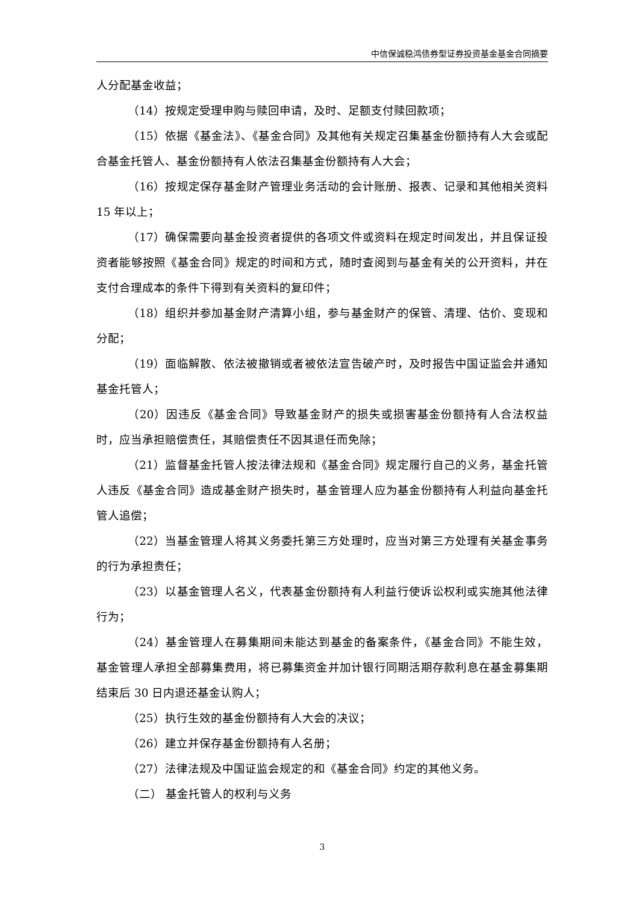中信保诚稳鸿债券型证券投资基金基金合同摘要
人分配基金收益；
（14）按规定受理申购与赎回申请，及时、足额支付赎回款项；
（15）依据《基金法》、《基金合同》及其他有关规定召集基金份额持有人大会或配合基金托管人、基金份额持有人依法召集基金份额持有人大会；
（16）按规定保存基金财产管理业务活动的会计账册、报表、记录和其他相关资料 15 年以上；
（17）确保需要向基金投资者提供的各项文件或资料在规定时间发出，并且保证投资者能够按照《基金合同》规定的时间和方式，随时查阅到与基金有关的公开资料，并在支付合理成本的条件下得到有关资料的复印件；
（18）组织并参加基金财产清算小组，参与基金财产的保管、清理、估价、变现和分配；
（19）面临解散、依法被撤销或者被依法宣告破产时，及时报告中国证监会并通知基金托管人；
（20）因违反《基金合同》导致基金财产的损失或损害基金份额持有人合法权益时，应当承担赔偿责任，其赔偿责任不因其退任而免除；
（21）监督基金托管人按法律法规和《基金合同》规定履行自己的义务，基金托管人违反《基金合同》造成基金财产损失时，基金管理人应为基金份额持有人利益向基金托管人追偿；
（22）当基金管理人将其义务委托第三方处理时，应当对第三方处理有关基金事务的行为承担责任；
（23）以基金管理人名义，代表基金份额持有人利益行使诉讼权利或实施其他法律行为；
（24）基金管理人在募集期间未能达到基金的备案条件，《基金合同》不能生效，基金管理人承担全部募集费用，将已募集资金并加计银行同期活期存款利息在基金募集期结束后 30 日内退还基金认购人；
（25）执行生效的基金份额持有人大会的决议；
（26）建立并保存基金份额持有人名册；
（27）法律法规及中国证监会规定的和《基金合同》约定的其他义务。
（二） 基金托管人的权利与义务
3